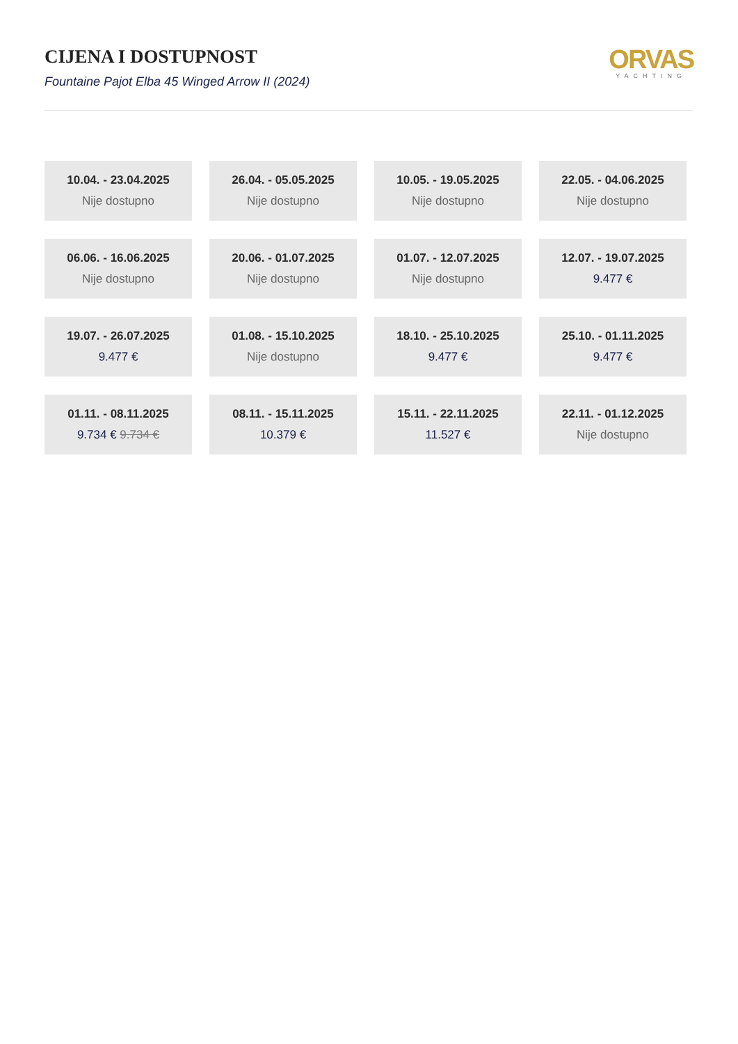CIJENA I DOSTUPNOST
Fountaine Pajot Elba 45 Winged Arrow II (2024)
ORVAS
YACHTING
10.04. - 23.04.2025
Nije dostupno
26.04. - 05.05.2025
Nije dostupno
10.05. - 19.05.2025
Nije dostupno
22.05. - 04.06.2025
Nije dostupno
06.06. - 16.06.2025
Nije dostupno
20.06. - 01.07.2025
Nije dostupno
01.07. - 12.07.2025
Nije dostupno
12.07. - 19.07.2025
9.477 €
19.07. - 26.07.2025
9.477 €
01.08. - 15.10.2025
Nije dostupno
18.10. - 25.10.2025
9.477 €
25.10. - 01.11.2025
9.477 €
01.11. - 08.11.2025
9.734 € 9.734 €
08.11. - 15.11.2025
10.379 €
15.11. - 22.11.2025
11.527 €
22.11. - 01.12.2025
Nije dostupno